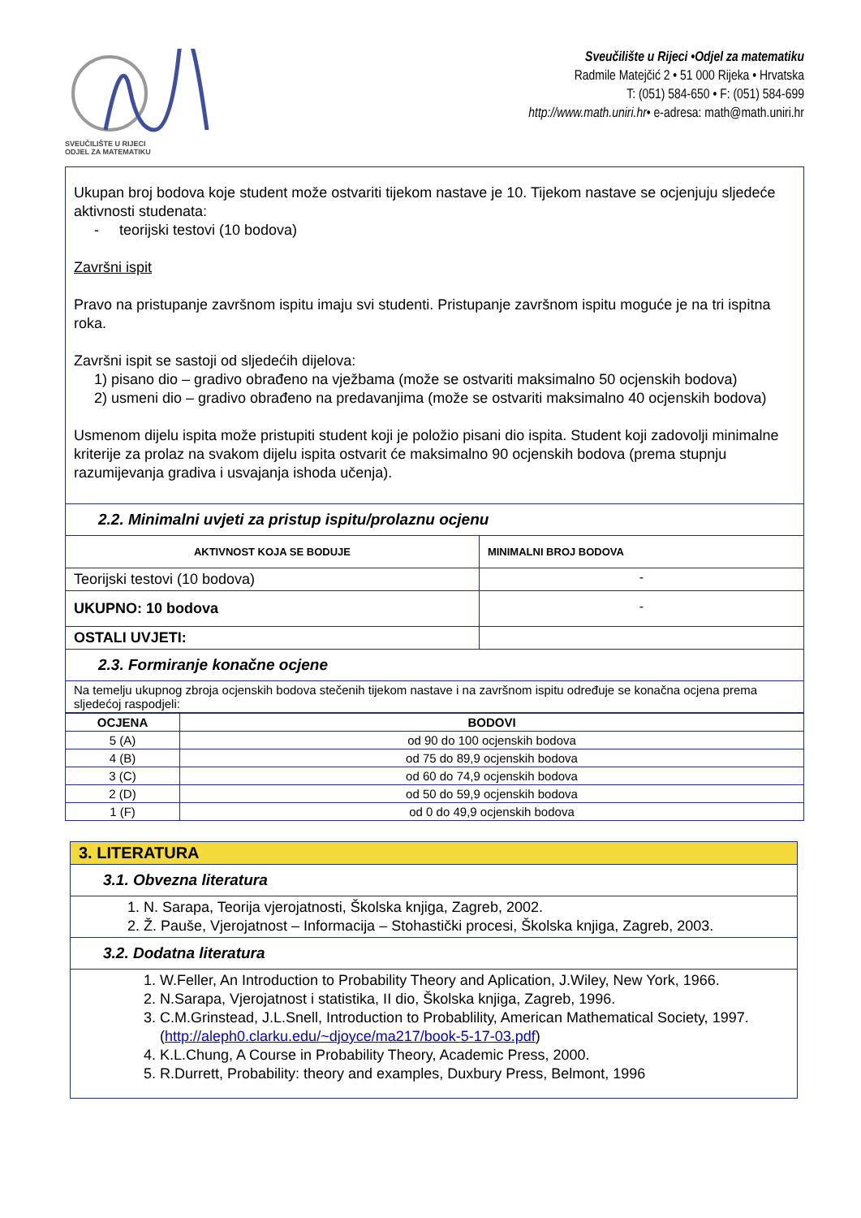SVEUČILIŠTE U RIJECI
ODJEL ZA MATEMATIKU
Sveučilište u Rijeci •Odjel za matematiku
Radmile Matejčić 2 • 51 000 Rijeka • Hrvatska
T: (051) 584-650 • F: (051) 584-699
http://www.math.uniri.hr• e-adresa: math@math.uniri.hr
| Ukupan broj bodova koje student može ostvariti tijekom nastave je 10. Tijekom nastave se ocjenjuju sljedeće aktivnosti studenata: - teorijski testovi (10 bodova) Završni ispit Pravo na pristupanje završnom ispitu imaju svi studenti. Pristupanje završnom ispitu moguće je na tri ispitna roka. Završni ispit se sastoji od sljedećih dijelova: 1) pisano dio – gradivo obrađeno na vježbama (može se ostvariti maksimalno 50 ocjenskih bodova) 2) usmeni dio – gradivo obrađeno na predavanjima (može se ostvariti maksimalno 40 ocjenskih bodova) Usmenom dijelu ispita može pristupiti student koji je položio pisani dio ispita. Student koji zadovolji minimalne kriterije za prolaz na svakom dijelu ispita ostvarit će maksimalno 90 ocjenskih bodova (prema stupnju razumijevanja gradiva i usvajanja ishoda učenja). | |
| 2.2. Minimalni uvjeti za pristup ispitu/prolaznu ocjenu | |
| AKTIVNOST KOJA SE BODUJE | MINIMALNI BROJ BODOVA |
| Teorijski testovi (10 bodova) | - |
| UKUPNO: 10 bodova | - |
| OSTALI UVJETI: | |
| 2.3. Formiranje konačne ocjene | |
| Na temelju ukupnog zbroja ocjenskih bodova stečenih tijekom nastave i na završnom ispitu određuje se konačna ocjena prema sljedećoj raspodjeli: | |
| OCJENA | BODOVI |
| --- | --- |
| 5 (A) | od 90 do 100 ocjenskih bodova |
| 4 (B) | od 75 do 89,9 ocjenskih bodova |
| 3 (C) | od 60 do 74,9 ocjenskih bodova |
| 2 (D) | od 50 do 59,9 ocjenskih bodova |
| 1 (F) | od 0 do 49,9 ocjenskih bodova |
| 3. LITERATURA |
| 3.1. Obvezna literatura |
| 1. N. Sarapa, Teorija vjerojatnosti, Školska knjiga, Zagreb, 2002. 2. Ž. Pauše, Vjerojatnost – Informacija – Stohastički procesi, Školska knjiga, Zagreb, 2003. |
| 3.2. Dodatna literatura |
| 1. W.Feller, An Introduction to Probability Theory and Aplication, J.Wiley, New York, 1966. 2. N.Sarapa, Vjerojatnost i statistika, II dio, Školska knjiga, Zagreb, 1996. 3. C.M.Grinstead, J.L.Snell, Introduction to Probablility, American Mathematical Society, 1997. ( http://aleph0.clarku.edu/~djoyce/ma217/book-5-17-03.pdf ) 4. K.L.Chung, A Course in Probability Theory, Academic Press, 2000. 5. R.Durrett, Probability: theory and examples, Duxbury Press, Belmont, 1996 |